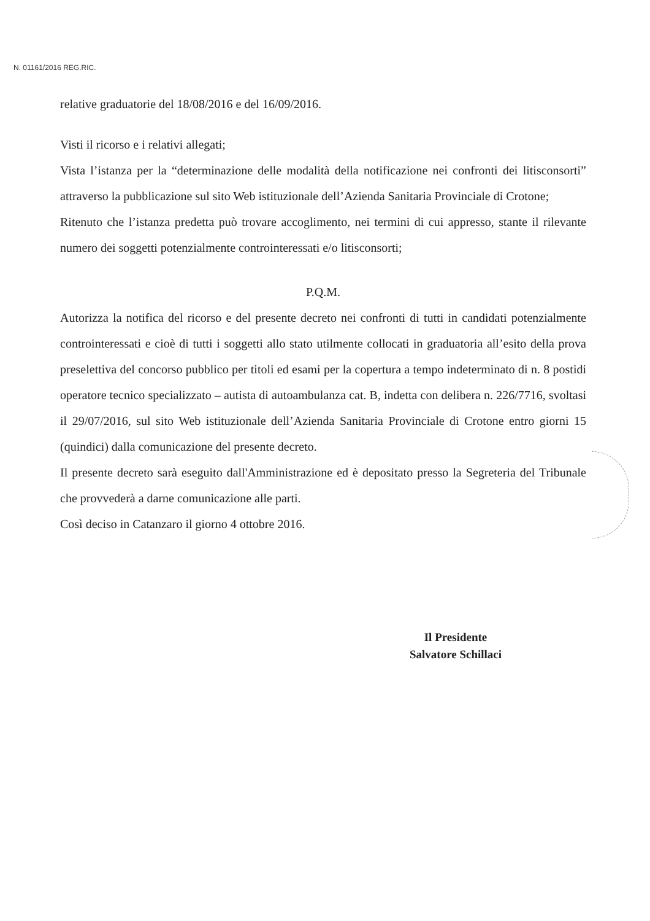N. 01161/2016 REG.RIC.
relative graduatorie del 18/08/2016 e del 16/09/2016.
Visti il ricorso e i relativi allegati;
Vista l’istanza per la “determinazione delle modalità della notificazione nei confronti dei litisconsorti” attraverso la pubblicazione sul sito Web istituzionale dell’Azienda Sanitaria Provinciale di Crotone;
Ritenuto che l’istanza predetta può trovare accoglimento, nei termini di cui appresso, stante il rilevante numero dei soggetti potenzialmente controinteressati e/o litisconsorti;
P.Q.M.
Autorizza la notifica del ricorso e del presente decreto nei confronti di tutti in candidati potenzialmente controinteressati e cioè di tutti i soggetti allo stato utilmente collocati in graduatoria all’esito della prova preselettiva del concorso pubblico per titoli ed esami per la copertura a tempo indeterminato di n. 8 postidi operatore tecnico specializzato – autista di autoambulanza cat. B, indetta con delibera n. 226/7716, svoltasi il 29/07/2016, sul sito Web istituzionale dell’Azienda Sanitaria Provinciale di Crotone entro giorni 15 (quindici) dalla comunicazione del presente decreto.
Il presente decreto sarà eseguito dall'Amministrazione ed è depositato presso la Segreteria del Tribunale che provvederà a darne comunicazione alle parti.
Così deciso in Catanzaro il giorno 4 ottobre 2016.
Il Presidente
Salvatore Schillaci